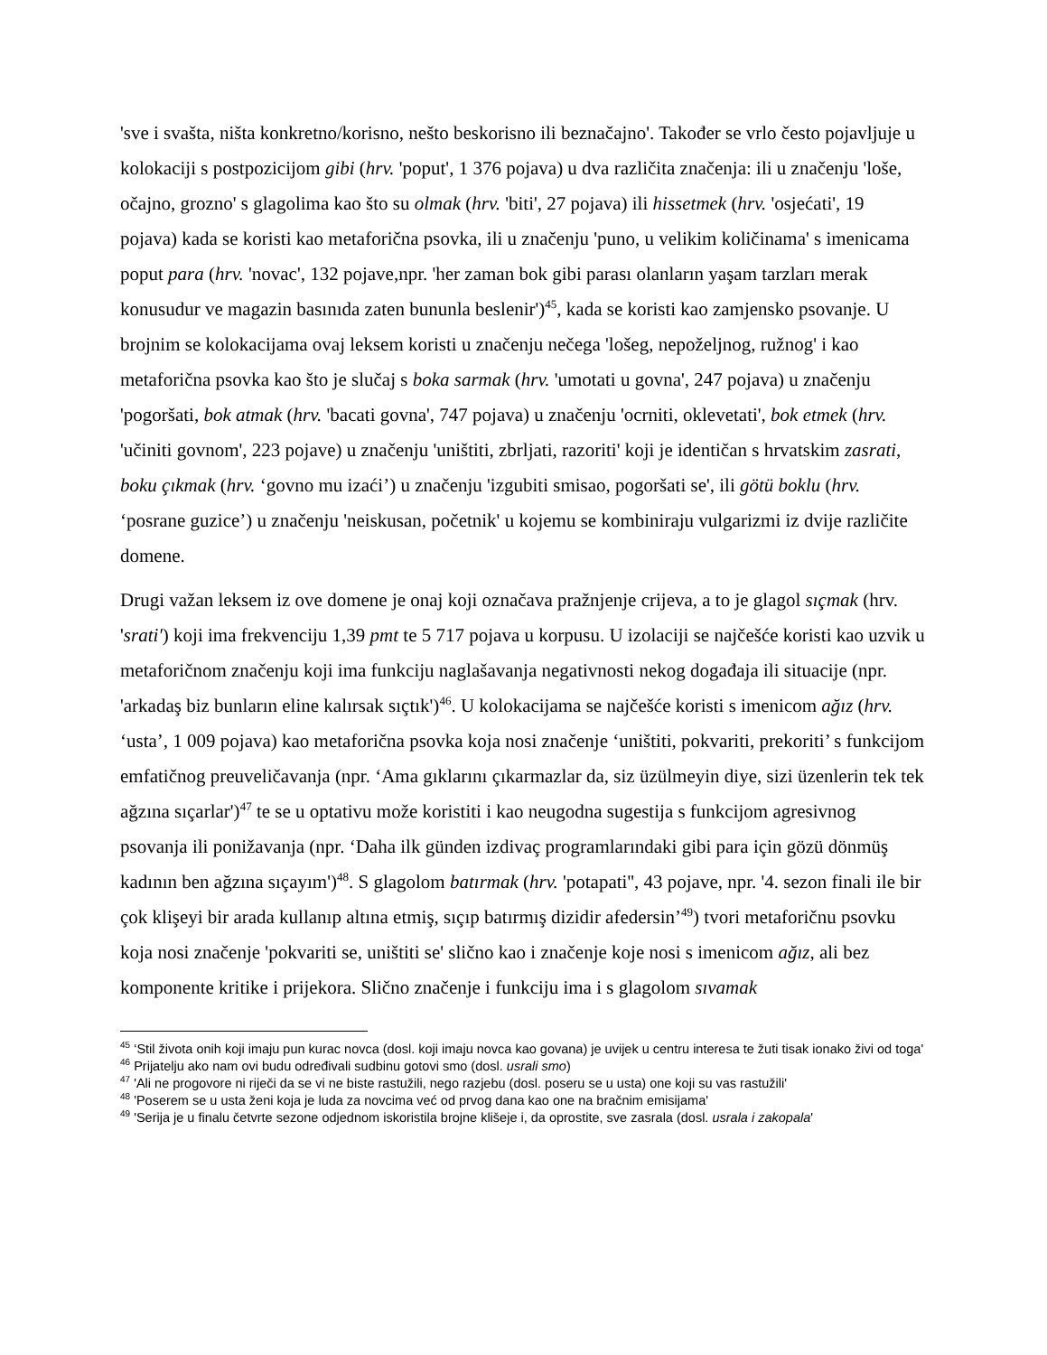'sve i svašta, ništa konkretno/korisno, nešto beskorisno ili beznačajno'. Također se vrlo često pojavljuje u kolokaciji s postpozicijom gibi (hrv. 'poput', 1 376 pojava) u dva različita značenja: ili u značenju 'loše, očajno, grozno' s glagolima kao što su olmak (hrv. 'biti', 27 pojava) ili hissetmek (hrv. 'osjećati', 19 pojava) kada se koristi kao metaforična psovka, ili u značenju 'puno, u velikim količinama' s imenicama poput para (hrv. 'novac', 132 pojave,npr. 'her zaman bok gibi parası olanların yaşam tarzları merak konusudur ve magazin basınıda zaten bununla beslenir')<sup>45</sup>, kada se koristi kao zamjensko psovanje. U brojnim se kolokacijama ovaj leksem koristi u značenju nečega 'lošeg, nepoželjnog, ružnog' i kao metaforična psovka kao što je slučaj s boka sarmak (hrv. 'umotati u govna', 247 pojava) u značenju 'pogoršati, bok atmak (hrv. 'bacati govna', 747 pojava) u značenju 'ocrniti, oklevetati', bok etmek (hrv. 'učiniti govnom', 223 pojave) u značenju 'uništiti, zbrljati, razoriti' koji je identičan s hrvatskim zasrati, boku çıkmak (hrv. ‘govno mu izaći’) u značenju 'izgubiti smisao, pogoršati se', ili götü boklu (hrv. ‘posrane guzice’) u značenju 'neiskusan, početnik' u kojemu se kombiniraju vulgarizmi iz dvije različite domene.
Drugi važan leksem iz ove domene je onaj koji označava pražnjenje crijeva, a to je glagol sıçmak (hrv. 'srati') koji ima frekvenciju 1,39 pmt te 5 717 pojava u korpusu. U izolaciji se najčešće koristi kao uzvik u metaforičnom značenju koji ima funkciju naglašavanja negativnosti nekog događaja ili situacije (npr. 'arkadaş biz bunların eline kalırsak sıçtık')<sup>46</sup>. U kolokacijama se najčešće koristi s imenicom ağız (hrv. ‘usta’, 1 009 pojava) kao metaforična psovka koja nosi značenje ‘uništiti, pokvariti, prekoriti’ s funkcijom emfatičnog preuveličavanja (npr. ‘Ama gıklarını çıkarmazlar da, siz üzülmeyin diye, sizi üzenlerin tek tek ağzına sıçarlar')<sup>47</sup> te se u optativu može koristiti i kao neugodna sugestija s funkcijom agresivnog psovanja ili ponižavanja (npr. ‘Daha ilk günden izdivaç programlarındaki gibi para için gözü dönmüş kadının ben ağzına sıçayım')<sup>48</sup>. S glagolom batırmak (hrv. 'potapati'', 43 pojave, npr. '4. sezon finali ile bir çok klişeyi bir arada kullanıp altına etmiş, sıçıp batırmış dizidir afedersin’<sup>49</sup>) tvori metaforičnu psovku koja nosi značenje 'pokvariti se, uništiti se' slično kao i značenje koje nosi s imenicom ağız, ali bez komponente kritike i prijekora. Slično značenje i funkciju ima i s glagolom sıvamak
<sup>45</sup> ‘Stil života onih koji imaju pun kurac novca (dosl. koji imaju novca kao govana) je uvijek u centru interesa te žuti tisak ionako živi od toga'
<sup>46</sup> Prijatelju ako nam ovi budu određivali sudbinu gotovi smo (dosl. usrali smo)
<sup>47</sup> 'Ali ne progovore ni riječi da se vi ne biste rastužili, nego razjebu (dosl. poseru se u usta) one koji su vas rastužili'
<sup>48</sup> 'Poserem se u usta ženi koja je luda za novcima već od prvog dana kao one na bračnim emisijama'
<sup>49</sup> 'Serija je u finalu četvrte sezone odjednom iskoristila brojne klišeje i, da oprostite, sve zasrala (dosl. usrala i zakopala'